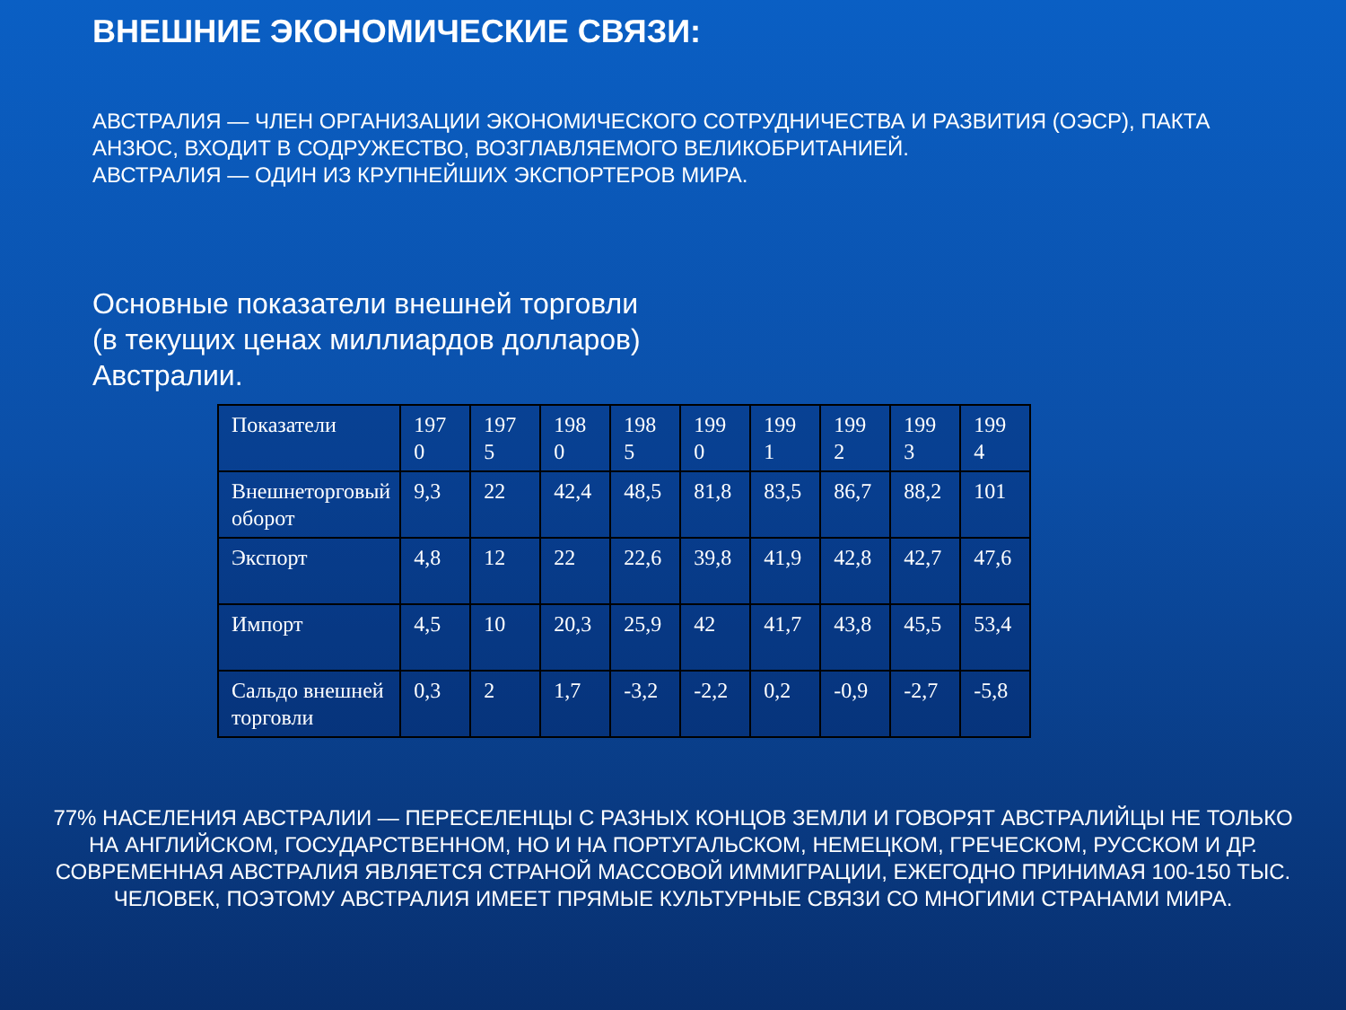ВНЕШНИЕ ЭКОНОМИЧЕСКИЕ СВЯЗИ:
АВСТРАЛИЯ — ЧЛЕН ОРГАНИЗАЦИИ ЭКОНОМИЧЕСКОГО СОТРУДНИЧЕСТВА И РАЗВИТИЯ (ОЭСР), ПАКТА АНЗЮС, ВХОДИТ В СОДРУЖЕСТВО, ВОЗГЛАВЛЯЕМОГО ВЕЛИКОБРИТАНИЕЙ.
АВСТРАЛИЯ — ОДИН ИЗ КРУПНЕЙШИХ ЭКСПОРТЕРОВ МИРА.
Основные показатели внешней торговли
(в текущих ценах миллиардов долларов)
Австралии.
| Показатели | 197 0 | 197 5 | 198 0 | 198 5 | 199 0 | 199 1 | 199 2 | 199 3 | 199 4 |
| Внешнеторговый оборот | 9,3 | 22 | 42,4 | 48,5 | 81,8 | 83,5 | 86,7 | 88,2 | 101 |
| Экспорт | 4,8 | 12 | 22 | 22,6 | 39,8 | 41,9 | 42,8 | 42,7 | 47,6 |
| Импорт | 4,5 | 10 | 20,3 | 25,9 | 42 | 41,7 | 43,8 | 45,5 | 53,4 |
| Сальдо внешней торговли | 0,3 | 2 | 1,7 | -3,2 | -2,2 | 0,2 | -0,9 | -2,7 | -5,8 |
77% НАСЕЛЕНИЯ АВСТРАЛИИ — ПЕРЕСЕЛЕНЦЫ С РАЗНЫХ КОНЦОВ ЗЕМЛИ И ГОВОРЯТ АВСТРАЛИЙЦЫ НЕ ТОЛЬКО НА АНГЛИЙСКОМ, ГОСУДАРСТВЕННОМ, НО И НА ПОРТУГАЛЬСКОМ, НЕМЕЦКОМ, ГРЕЧЕСКОМ, РУССКОМ И ДР. СОВРЕМЕННАЯ АВСТРАЛИЯ ЯВЛЯЕТСЯ СТРАНОЙ МАССОВОЙ ИММИГРАЦИИ, ЕЖЕГОДНО ПРИНИМАЯ 100-150 ТЫС. ЧЕЛОВЕК, ПОЭТОМУ АВСТРАЛИЯ ИМЕЕТ ПРЯМЫЕ КУЛЬТУРНЫЕ СВЯЗИ СО МНОГИМИ СТРАНАМИ МИРА.